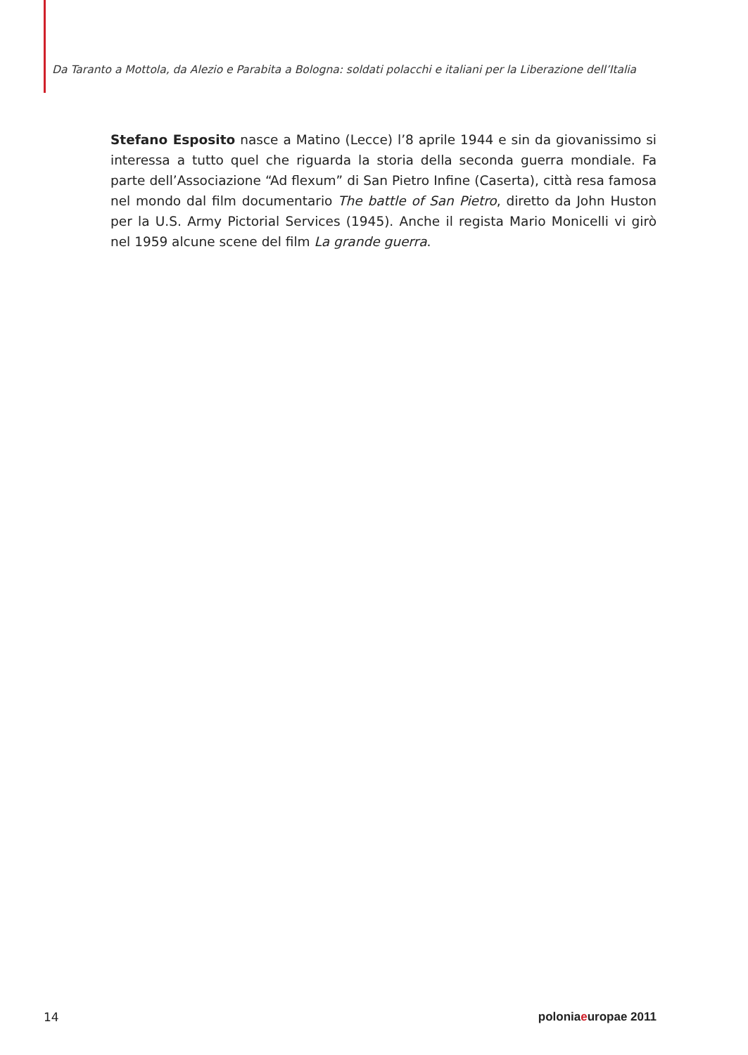Da Taranto a Mottola, da Alezio e Parabita a Bologna: soldati polacchi e italiani per la Liberazione dell’Italia
Stefano Esposito nasce a Matino (Lecce) l’8 aprile 1944 e sin da giovanissimo si interessa a tutto quel che riguarda la storia della seconda guerra mondiale. Fa parte dell’Associazione “Ad flexum” di San Pietro Infine (Caserta), città resa famosa nel mondo dal film documentario The battle of San Pietro, diretto da John Huston per la U.S. Army Pictorial Services (1945). Anche il regista Mario Monicelli vi girò nel 1959 alcune scene del film La grande guerra.
14 poloniaeuropae 2011